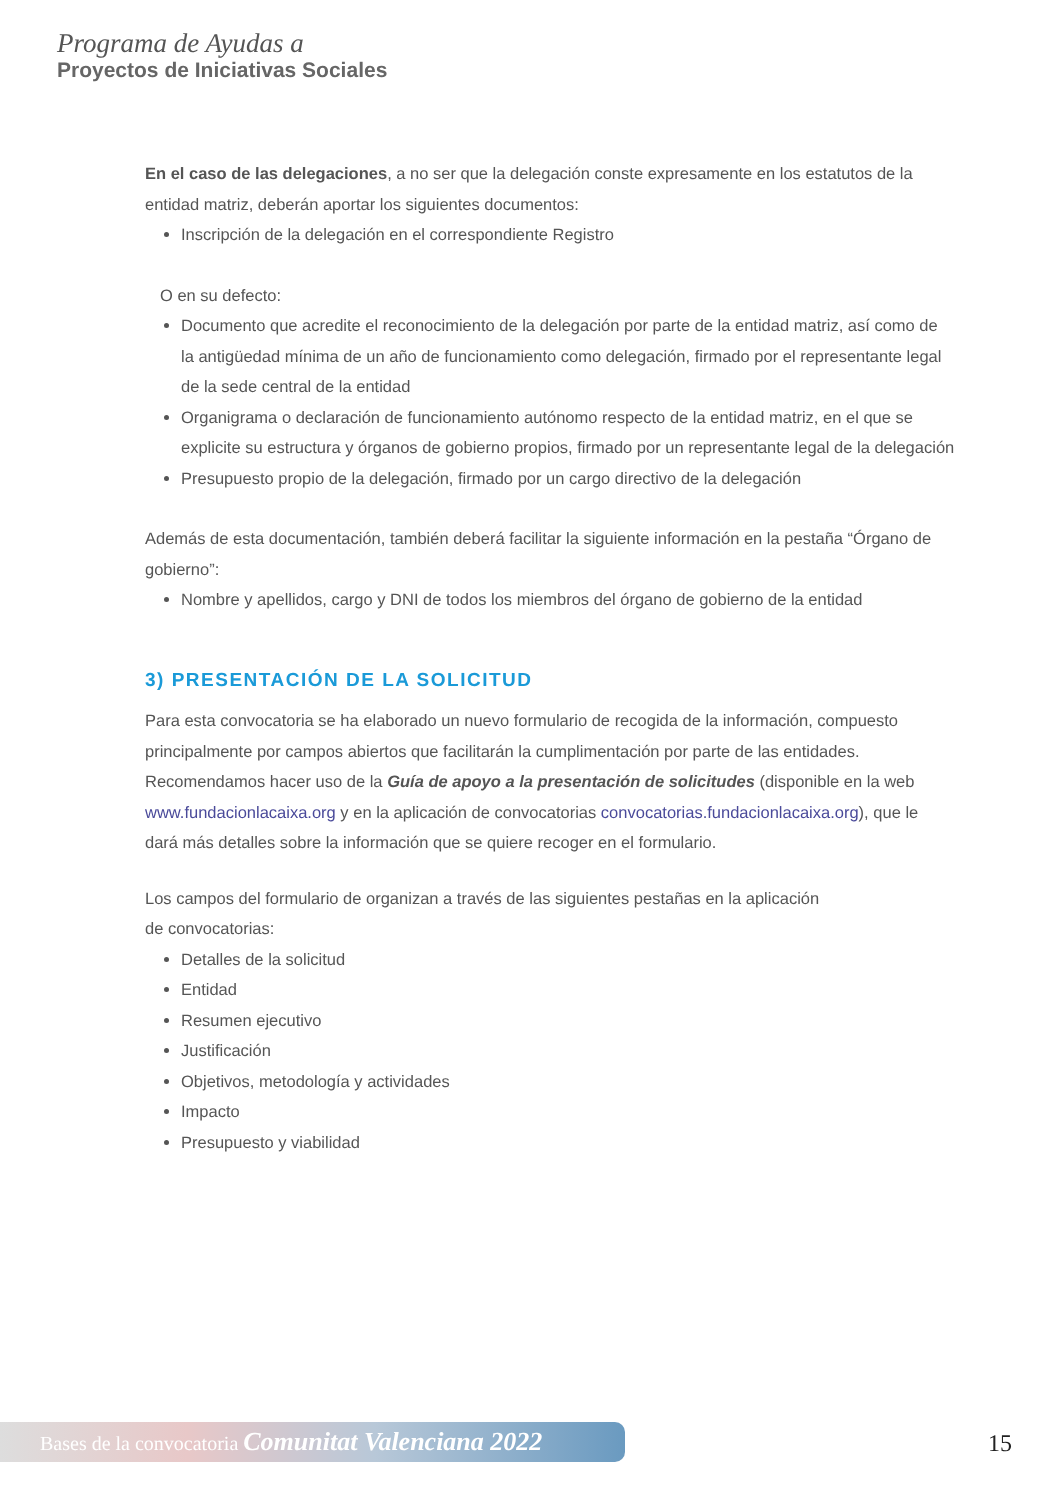Programa de Ayudas a
Proyectos de Iniciativas Sociales
En el caso de las delegaciones, a no ser que la delegación conste expresamente en los estatutos de la entidad matriz, deberán aportar los siguientes documentos:
Inscripción de la delegación en el correspondiente Registro
O en su defecto:
Documento que acredite el reconocimiento de la delegación por parte de la entidad matriz, así como de la antigüedad mínima de un año de funcionamiento como delegación, firmado por el representante legal de la sede central de la entidad
Organigrama o declaración de funcionamiento autónomo respecto de la entidad matriz, en el que se explicite su estructura y órganos de gobierno propios, firmado por un representante legal de la delegación
Presupuesto propio de la delegación, firmado por un cargo directivo de la delegación
Además de esta documentación, también deberá facilitar la siguiente información en la pestaña “Órgano de gobierno”:
Nombre y apellidos, cargo y DNI de todos los miembros del órgano de gobierno de la entidad
3) PRESENTACIÓN DE LA SOLICITUD
Para esta convocatoria se ha elaborado un nuevo formulario de recogida de la información, compuesto principalmente por campos abiertos que facilitarán la cumplimentación por parte de las entidades. Recomendamos hacer uso de la Guía de apoyo a la presentación de solicitudes (disponible en la web www.fundacionlacaixa.org y en la aplicación de convocatorias convocatorias.fundacionlacaixa.org), que le dará más detalles sobre la información que se quiere recoger en el formulario.
Los campos del formulario de organizan a través de las siguientes pestañas en la aplicación
de convocatorias:
Detalles de la solicitud
Entidad
Resumen ejecutivo
Justificación
Objetivos, metodología y actividades
Impacto
Presupuesto y viabilidad
Bases de la convocatoria Comunitat Valenciana 2022 15